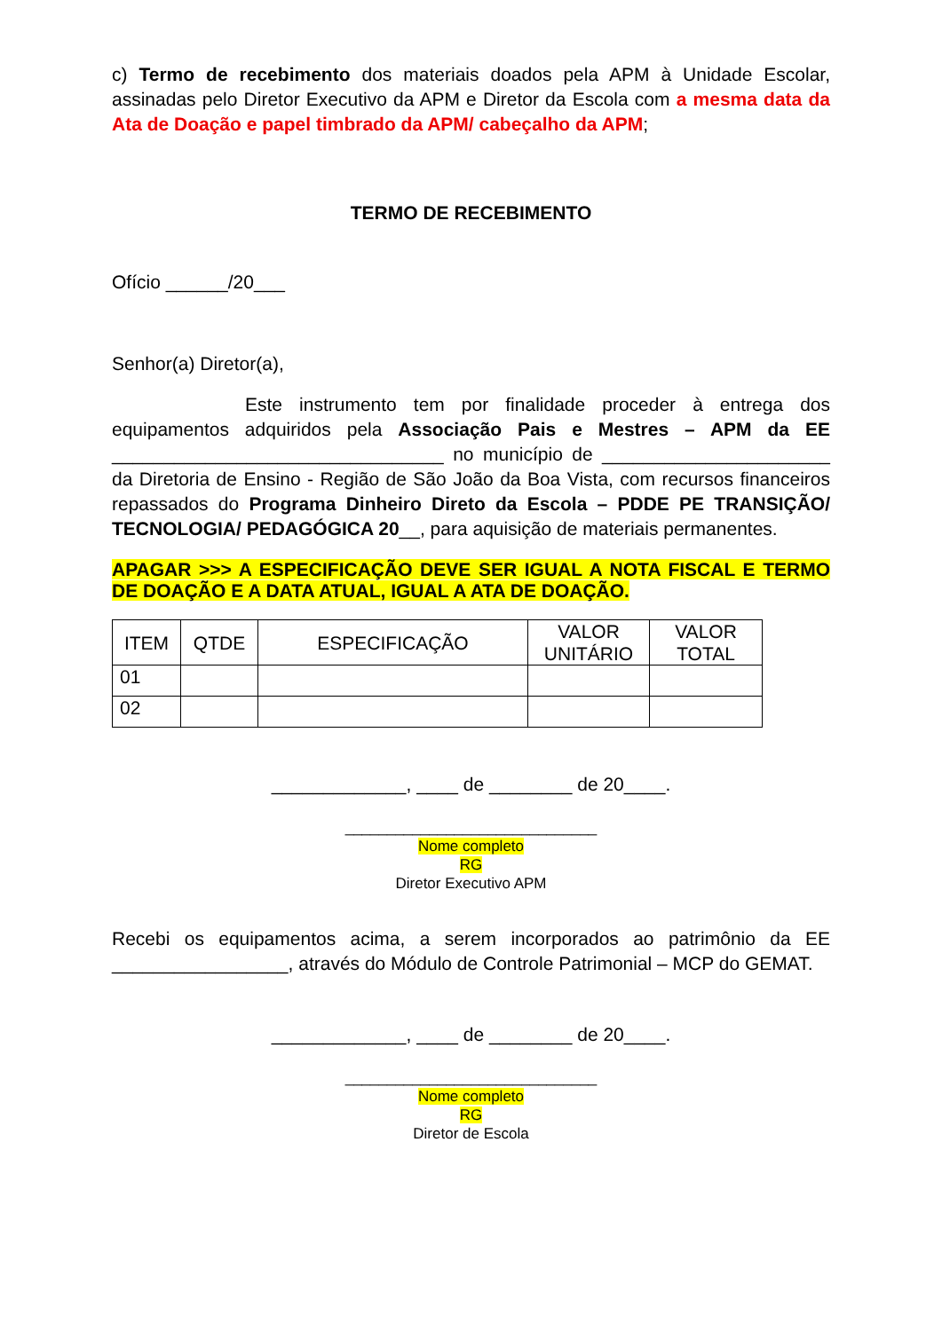c) Termo de recebimento dos materiais doados pela APM à Unidade Escolar, assinadas pelo Diretor Executivo da APM e Diretor da Escola com a mesma data da Ata de Doação e papel timbrado da APM/ cabeçalho da APM;
TERMO DE RECEBIMENTO
Ofício ______/20___
Senhor(a) Diretor(a),
Este instrumento tem por finalidade proceder à entrega dos equipamentos adquiridos pela Associação Pais e Mestres – APM da EE ________________________________ no município de ______________________ da Diretoria de Ensino - Região de São João da Boa Vista, com recursos financeiros repassados do Programa Dinheiro Direto da Escola – PDDE PE TRANSIÇÃO/ TECNOLOGIA/ PEDAGÓGICA 20__, para aquisição de materiais permanentes.
APAGAR >>> A ESPECIFICAÇÃO DEVE SER IGUAL A NOTA FISCAL E TERMO DE DOAÇÃO E A DATA ATUAL, IGUAL A ATA DE DOAÇÃO.
| ITEM | QTDE | ESPECIFICAÇÃO | VALOR UNITÁRIO | VALOR TOTAL |
| --- | --- | --- | --- | --- |
| 01 | | | | |
| 02 | | | | |
_____________, ____ de ________ de 20____.
______________________________
Nome completo
RG
Diretor Executivo APM
Recebi os equipamentos acima, a serem incorporados ao patrimônio da EE _________________, através do Módulo de Controle Patrimonial – MCP do GEMAT.
_____________, ____ de ________ de 20____.
______________________________
Nome completo
RG
Diretor de Escola